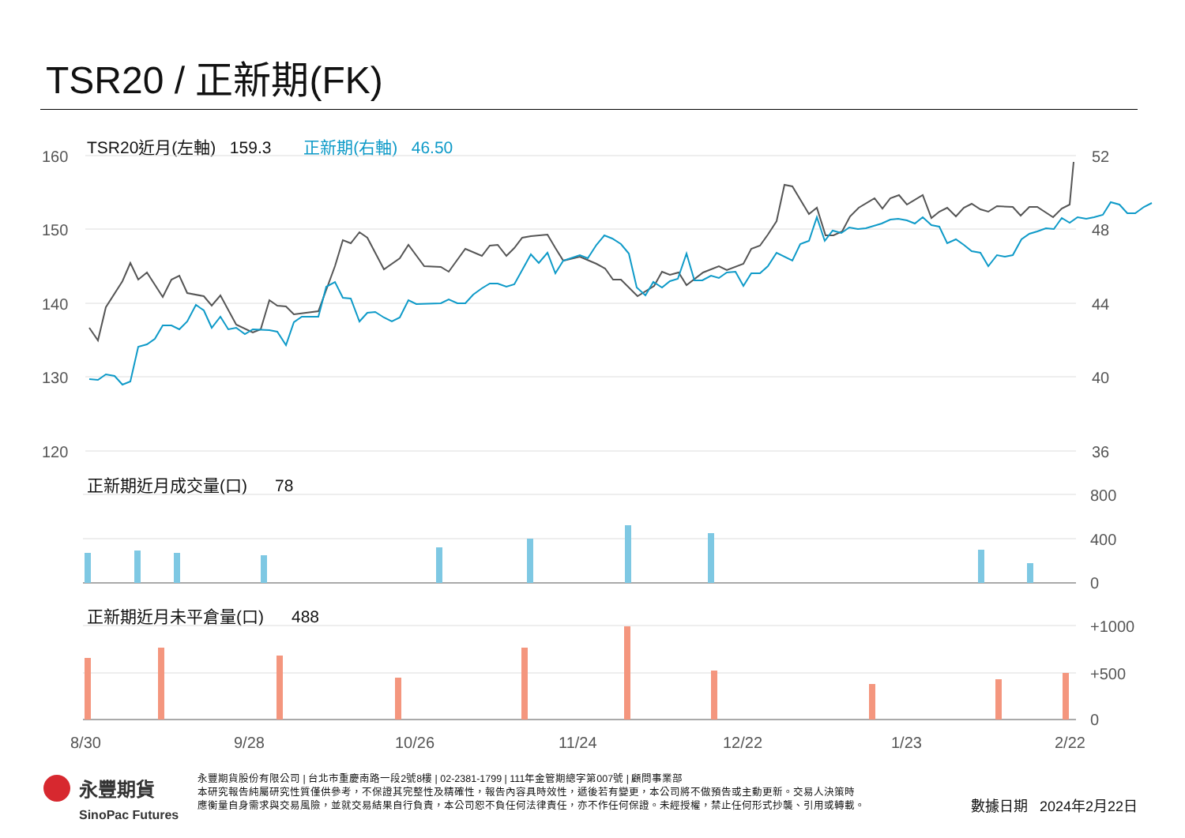TSR20 / 正新期(FK)
TSR20近月(左軸) 159.3 正新期(右軸) 46.50
正新期近月成交量(口) 78
正新期近月未平倉量(口) 488
160
150
140
130
120
52
48
44
40
36
800
400
0
+1000
+500
0
8/30
9/28
10/26
11/24
12/22
1/23
2/22
永豐期貨
SinoPac Futures
永豐期貨股份有限公司 | 台北市重慶南路一段2號8樓 | 02-2381-1799 | 111年金管期總字第007號 | 顧問事業部
本研究報告純屬研究性質僅供參考，不保證其完整性及精確性，報告內容具時效性，遞後若有變更，本公司將不做預告或主動更新。交易人決策時
應衡量自身需求與交易風險，並就交易結果自行負責，本公司恕不負任何法律責任，亦不作任何保證。未經授權，禁止任何形式抄襲、引用或轉載。
數據日期 2024年2月22日